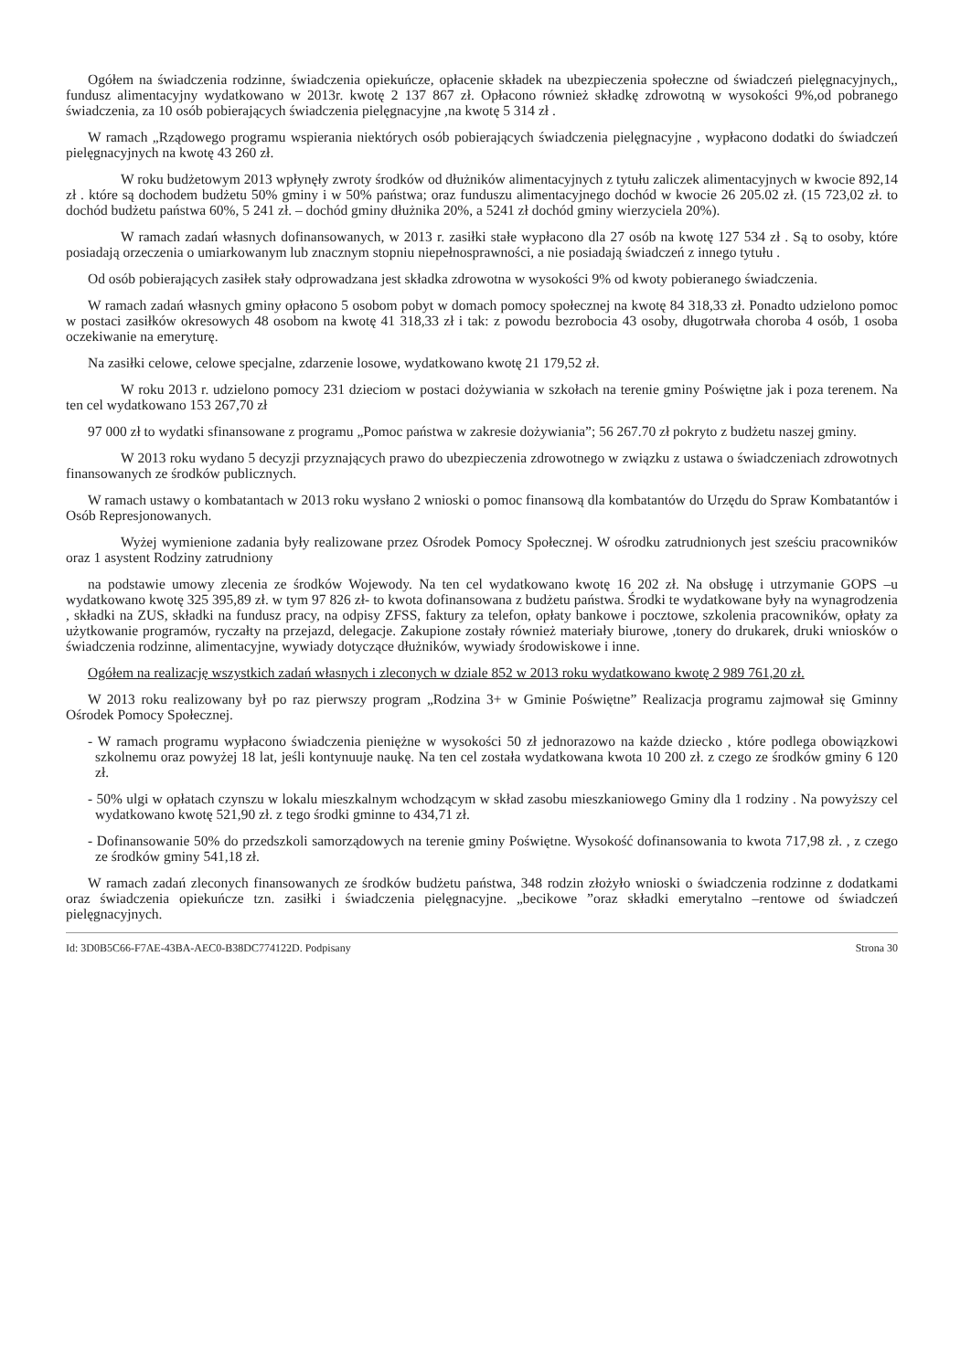Ogółem na świadczenia rodzinne, świadczenia opiekuńcze, opłacenie składek na ubezpieczenia społeczne od świadczeń pielęgnacyjnych,, fundusz alimentacyjny wydatkowano w 2013r. kwotę 2 137 867 zł. Opłacono również składkę zdrowotną w wysokości 9%,od pobranego świadczenia, za 10 osób pobierających świadczenia pielęgnacyjne ,na kwotę 5 314 zł .
W ramach „Rządowego programu wspierania niektórych osób pobierających świadczenia pielęgnacyjne , wypłacono dodatki do świadczeń pielęgnacyjnych na kwotę 43 260 zł.
W roku budżetowym 2013 wpłynęły zwroty środków od dłużników alimentacyjnych z tytułu zaliczek alimentacyjnych w kwocie 892,14 zł . które są dochodem budżetu 50% gminy i w 50% państwa; oraz funduszu alimentacyjnego dochód w kwocie 26 205.02 zł. (15 723,02 zł. to dochód budżetu państwa 60%, 5 241 zł. – dochód gminy dłużnika 20%, a 5241 zł dochód gminy wierzyciela 20%).
W ramach zadań własnych dofinansowanych, w 2013 r. zasiłki stałe wypłacono dla 27 osób na kwotę 127 534 zł . Są to osoby, które posiadają orzeczenia o umiarkowanym lub znacznym stopniu niepełnosprawności, a nie posiadają świadczeń z innego tytułu .
Od osób pobierających zasiłek stały odprowadzana jest składka zdrowotna w wysokości 9% od kwoty pobieranego świadczenia.
W ramach zadań własnych gminy opłacono 5 osobom pobyt w domach pomocy społecznej na kwotę 84 318,33 zł. Ponadto udzielono pomoc w postaci zasiłków okresowych 48 osobom na kwotę 41 318,33 zł i tak: z powodu bezrobocia 43 osoby, długotrwała choroba 4 osób, 1 osoba oczekiwanie na emeryturę.
Na zasiłki celowe, celowe specjalne, zdarzenie losowe, wydatkowano kwotę 21 179,52 zł.
W roku 2013 r. udzielono pomocy 231 dzieciom w postaci dożywiania w szkołach na terenie gminy Poświętne jak i poza terenem. Na ten cel wydatkowano 153 267,70 zł
97 000 zł to wydatki sfinansowane z programu „Pomoc państwa w zakresie dożywiania”; 56 267.70 zł pokryto z budżetu naszej gminy.
W 2013 roku wydano 5 decyzji przyznających prawo do ubezpieczenia zdrowotnego w związku z ustawa o świadczeniach zdrowotnych finansowanych ze środków publicznych.
W ramach ustawy o kombatantach w 2013 roku wysłano 2 wnioski o pomoc finansową dla kombatantów do Urzędu do Spraw Kombatantów i Osób Represjonowanych.
Wyżej wymienione zadania były realizowane przez Ośrodek Pomocy Społecznej. W ośrodku zatrudnionych jest sześciu pracowników oraz 1 asystent Rodziny zatrudniony
na podstawie umowy zlecenia ze środków Wojewody. Na ten cel wydatkowano kwotę 16 202 zł. Na obsługę i utrzymanie GOPS –u wydatkowano kwotę 325 395,89 zł. w tym 97 826 zł- to kwota dofinansowana z budżetu państwa. Środki te wydatkowane były na wynagrodzenia , składki na ZUS, składki na fundusz pracy, na odpisy ZFSS, faktury za telefon, opłaty bankowe i pocztowe, szkolenia pracowników, opłaty za użytkowanie programów, ryczałty na przejazd, delegacje. Zakupione zostały również materiały biurowe, ,tonery do drukarek, druki wniosków o świadczenia rodzinne, alimentacyjne, wywiady dotyczące dłużników, wywiady środowiskowe i inne.
Ogółem na realizację wszystkich zadań własnych i zleconych w dziale 852 w 2013 roku wydatkowano kwotę 2 989 761,20 zł.
W 2013 roku realizowany był po raz pierwszy program „Rodzina 3+ w Gminie Poświętne” Realizacja programu zajmował się Gminny Ośrodek Pomocy Społecznej.
- W ramach programu wypłacono świadczenia pieniężne w wysokości 50 zł jednorazowo na każde dziecko , które podlega obowiązkowi szkolnemu oraz powyżej 18 lat, jeśli kontynuuje naukę. Na ten cel została wydatkowana kwota 10 200 zł. z czego ze środków gminy 6 120 zł.
- 50% ulgi w opłatach czynszu w lokalu mieszkalnym wchodzącym w skład zasobu mieszkaniowego Gminy dla 1 rodziny . Na powyższy cel wydatkowano kwotę 521,90 zł. z tego środki gminne to 434,71 zł.
- Dofinansowanie 50% do przedszkoli samorządowych na terenie gminy Poświętne. Wysokość dofinansowania to kwota 717,98 zł. , z czego ze środków gminy 541,18 zł.
W ramach zadań zleconych finansowanych ze środków budżetu państwa, 348 rodzin złożyło wnioski o świadczenia rodzinne z dodatkami oraz świadczenia opiekuńcze tzn. zasiłki i świadczenia pielęgnacyjne. „becikowe ”oraz składki emerytalno –rentowe od świadczeń pielęgnacyjnych.
Id: 3D0B5C66-F7AE-43BA-AEC0-B38DC774122D. Podpisany Strona 30